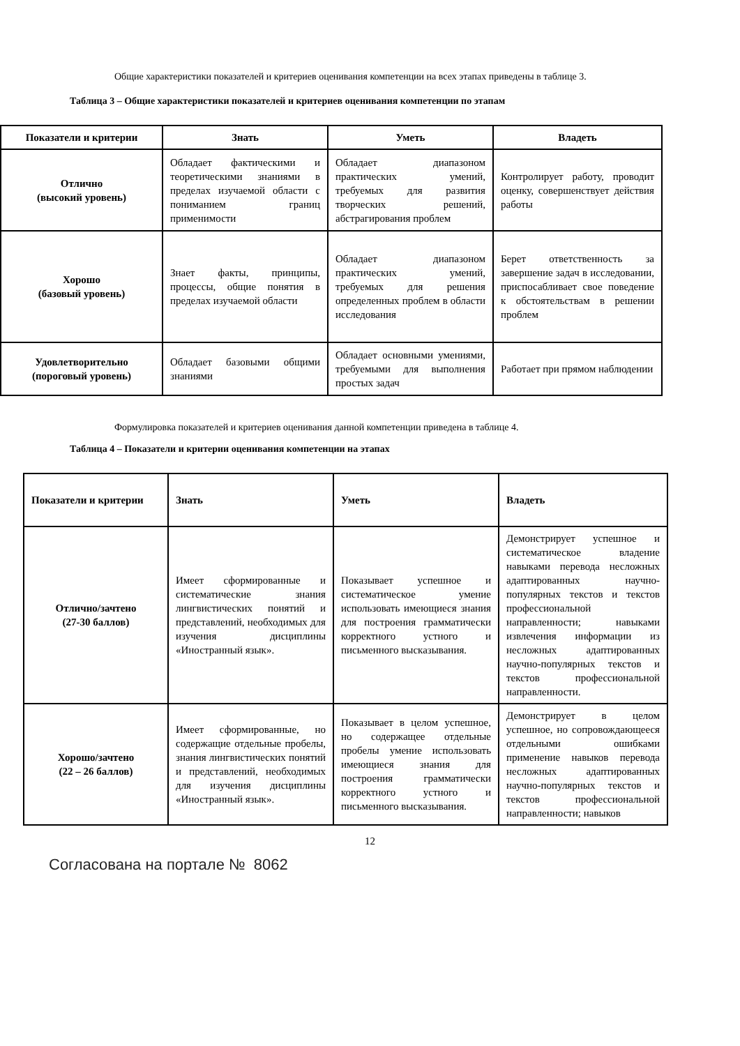Общие характеристики показателей и критериев оценивания компетенции на всех этапах приведены в таблице 3.
Таблица 3 – Общие характеристики показателей и критериев оценивания компетенции по этапам
| Показатели и критерии | Знать | Уметь | Владеть |
| --- | --- | --- | --- |
| Отлично (высокий уровень) | Обладает фактическими и теоретическими знаниями в пределах изучаемой области с пониманием границ применимости | Обладает диапазоном практических умений, требуемых для развития творческих решений, абстрагирования проблем | Контролирует работу, проводит оценку, совершенствует действия работы |
| Хорошо (базовый уровень) | Знает факты, принципы, процессы, общие понятия в пределах изучаемой области | Обладает диапазоном практических умений, требуемых для решения определенных проблем в области исследования | Берет ответственность за завершение задач в исследовании, приспосабливает свое поведение к обстоятельствам в решении проблем |
| Удовлетворительно (пороговый уровень) | Обладает базовыми общими знаниями | Обладает основными умениями, требуемыми для выполнения простых задач | Работает при прямом наблюдении |
Формулировка показателей и критериев оценивания данной компетенции приведена в таблице 4.
Таблица 4 – Показатели и критерии оценивания компетенции на этапах
| Показатели и критерии | Знать | Уметь | Владеть |
| --- | --- | --- | --- |
| Отлично/зачтено (27-30 баллов) | Имеет сформированные и систематические знания лингвистических понятий и представлений, необходимых для изучения дисциплины «Иностранный язык». | Показывает успешное и систематическое умение использовать имеющиеся знания для построения грамматически корректного устного и письменного высказывания. | Демонстрирует успешное и систематическое владение навыками перевода несложных адаптированных научно-популярных текстов и текстов профессиональной направленности; навыками извлечения информации из несложных адаптированных научно-популярных текстов и текстов профессиональной направленности. |
| Хорошо/зачтено (22 – 26 баллов) | Имеет сформированные, но содержащие отдельные пробелы, знания лингвистических понятий и представлений, необходимых для изучения дисциплины «Иностранный язык». | Показывает в целом успешное, но содержащее отдельные пробелы умение использовать имеющиеся знания для построения грамматически корректного устного и письменного высказывания. | Демонстрирует в целом успешное, но сопровождающееся отдельными ошибками применение навыков перевода несложных адаптированных научно-популярных текстов и текстов профессиональной направленности; навыков |
12
Согласована на портале № 8062